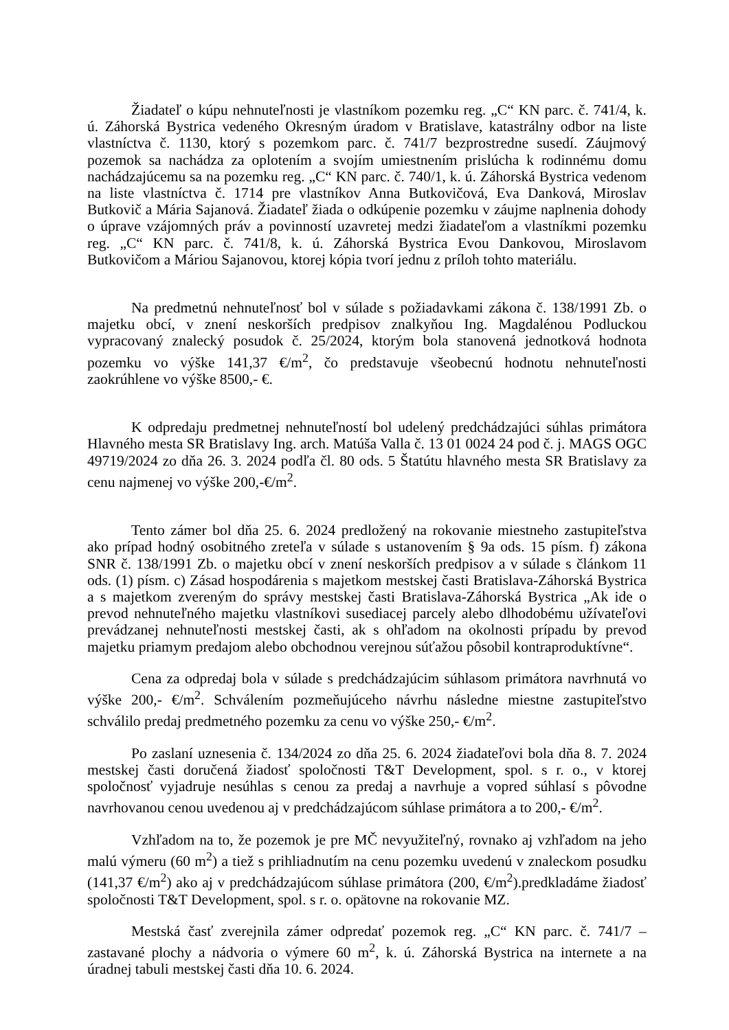Žiadateľ o kúpu nehnuteľnosti je vlastníkom pozemku reg. „C“ KN parc. č. 741/4, k. ú. Záhorská Bystrica vedeného Okresným úradom v Bratislave, katastrálny odbor na liste vlastníctva č. 1130, ktorý s pozemkom parc. č. 741/7 bezprostredne susedí. Záujmový pozemok sa nachádza za oplotením a svojím umiestnením prislúcha k rodinnému domu nachádzajúcemu sa na pozemku reg. „C“ KN parc. č. 740/1, k. ú. Záhorská Bystrica vedenom na liste vlastníctva č. 1714 pre vlastníkov Anna Butkovičová, Eva Danková, Miroslav Butkovič a Mária Sajanová. Žiadateľ žiada o odkúpenie pozemku v záujme naplnenia dohody o úprave vzájomných práv a povinností uzavretej medzi žiadateľom a vlastníkmi pozemku reg. „C“ KN parc. č. 741/8, k. ú. Záhorská Bystrica Evou Dankovou, Miroslavom Butkovičom a Máriou Sajanovou, ktorej kópia tvorí jednu z príloh tohto materiálu.
Na predmetnú nehnuteľnosť bol v súlade s požiadavkami zákona č. 138/1991 Zb. o majetku obcí, v znení neskorších predpisov znalkyňou Ing. Magdalénou Podluckou vypracovaný znalecký posudok č. 25/2024, ktorým bola stanovená jednotková hodnota pozemku vo výške 141,37 €/m<sup>2</sup>, čo predstavuje všeobecnú hodnotu nehnuteľnosti zaokrúhlene vo výške 8500,- €.
K odpredaju predmetnej nehnuteľností bol udelený predchádzajúci súhlas primátora Hlavného mesta SR Bratislavy Ing. arch. Matúša Valla č. 13 01 0024 24 pod č. j. MAGS OGC 49719/2024 zo dňa 26. 3. 2024 podľa čl. 80 ods. 5 Štatútu hlavného mesta SR Bratislavy za cenu najmenej vo výške 200,-€/m<sup>2</sup>.
Tento zámer bol dňa 25. 6. 2024 predložený na rokovanie miestneho zastupiteľstva ako prípad hodný osobitného zreteľa v súlade s ustanovením § 9a ods. 15 písm. f) zákona SNR č. 138/1991 Zb. o majetku obcí v znení neskorších predpisov a v súlade s článkom 11 ods. (1) písm. c) Zásad hospodárenia s majetkom mestskej časti Bratislava-Záhorská Bystrica a s majetkom zvereným do správy mestskej časti Bratislava-Záhorská Bystrica „Ak ide o prevod nehnuteľného majetku vlastníkovi susediacej parcely alebo dlhodobému užívateľovi prevádzanej nehnuteľnosti mestskej časti, ak s ohľadom na okolnosti prípadu by prevod majetku priamym predajom alebo obchodnou verejnou súťažou pôsobil kontraproduktívne“.
Cena za odpredaj bola v súlade s predchádzajúcim súhlasom primátora navrhnutá vo výške 200,- €/m<sup>2</sup>. Schválením pozmeňujúceho návrhu následne miestne zastupiteľstvo schválilo predaj predmetného pozemku za cenu vo výške 250,- €/m<sup>2</sup>.
Po zaslaní uznesenia č. 134/2024 zo dňa 25. 6. 2024 žiadateľovi bola dňa 8. 7. 2024 mestskej časti doručená žiadosť spoločnosti T&T Development, spol. s r. o., v ktorej spoločnosť vyjadruje nesúhlas s cenou za predaj a navrhuje a vopred súhlasí s pôvodne navrhovanou cenou uvedenou aj v predchádzajúcom súhlase primátora a to 200,- €/m<sup>2</sup>.
Vzhľadom na to, že pozemok je pre MČ nevyužiteľný, rovnako aj vzhľadom na jeho malú výmeru (60 m<sup>2</sup>) a tiež s prihliadnutím na cenu pozemku uvedenú v znaleckom posudku (141,37 €/m<sup>2</sup>) ako aj v predchádzajúcom súhlase primátora (200, €/m<sup>2</sup>).predkladáme žiadosť spoločnosti T&T Development, spol. s r. o. opätovne na rokovanie MZ.
Mestská časť zverejnila zámer odpredať pozemok reg. „C“ KN parc. č. 741/7 – zastavané plochy a nádvoria o výmere 60 m<sup>2</sup>, k. ú. Záhorská Bystrica na internete a na úradnej tabuli mestskej časti dňa 10. 6. 2024.